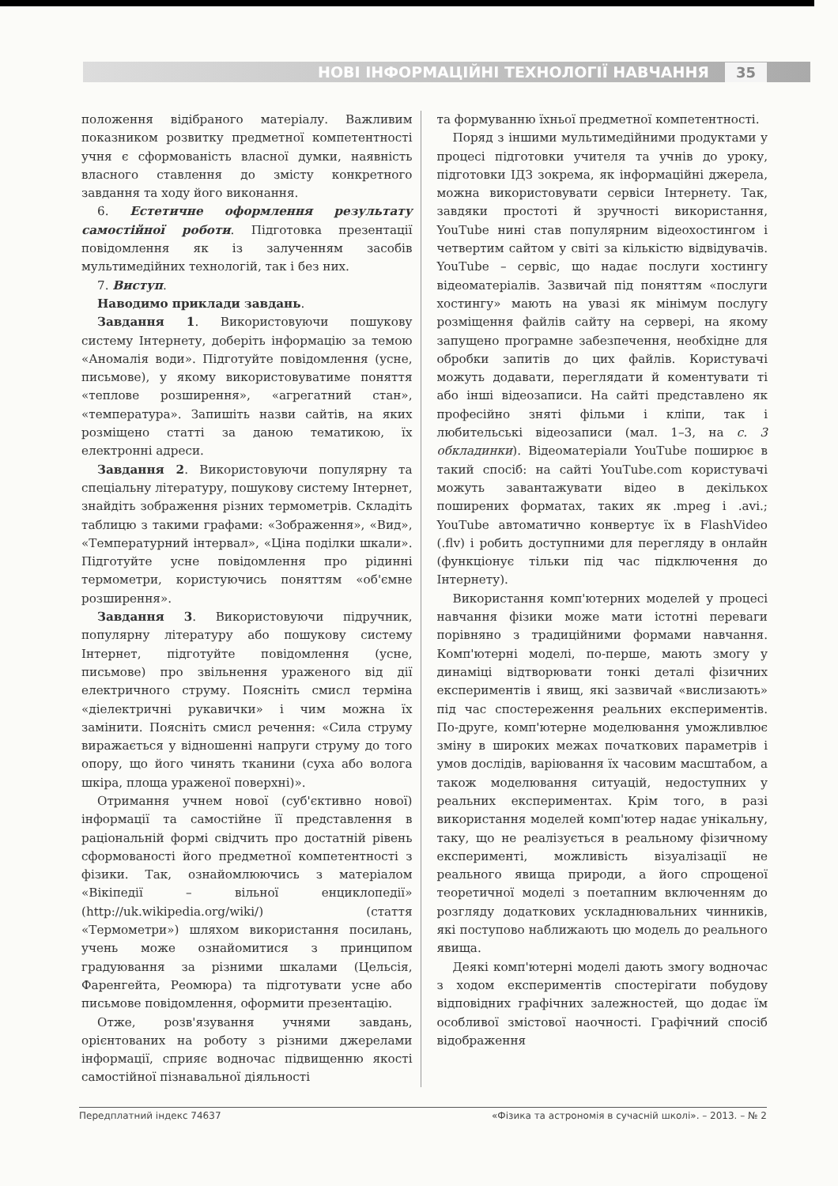НОВІ ІНФОРМАЦІЙНІ ТЕХНОЛОГІЇ НАВЧАННЯ 35
положення відібраного матеріалу. Важливим показником розвитку предметної компетентності учня є сформованість власної думки, наявність власного ставлення до змісту конкретного завдання та ходу його виконання.
6. Естетичне оформлення результату самостійної роботи. Підготовка презентації повідомлення як із залученням засобів мультимедійних технологій, так і без них.
7. Виступ.
Наводимо приклади завдань.
Завдання 1. Використовуючи пошукову систему Інтернету, доберіть інформацію за темою «Аномалія води». Підготуйте повідомлення (усне, письмове), у якому використовуватиме поняття «теплове розширення», «агрегатний стан», «температура». Запишіть назви сайтів, на яких розміщено статті за даною тематикою, їх електронні адреси.
Завдання 2. Використовуючи популярну та спеціальну літературу, пошукову систему Інтернет, знайдіть зображення різних термометрів. Складіть таблицю з такими графами: «Зображення», «Вид», «Температурний інтервал», «Ціна поділки шкали». Підготуйте усне повідомлення про рідинні термометри, користуючись поняттям «об'ємне розширення».
Завдання 3. Використовуючи підручник, популярну літературу або пошукову систему Інтернет, підготуйте повідомлення (усне, письмове) про звільнення ураженого від дії електричного струму. Поясніть смисл терміна «діелектричні рукавички» і чим можна їх замінити. Поясніть смисл речення: «Сила струму виражається у відношенні напруги струму до того опору, що його чинять тканини (суха або волога шкіра, площа ураженої поверхні)».
Отримання учнем нової (суб'єктивно нової) інформації та самостійне її представлення в раціональній формі свідчить про достатній рівень сформованості його предметної компетентності з фізики. Так, ознайомлюючись з матеріалом «Вікіпедії – вільної енциклопедії» (http://uk.wikipedia.org/wiki/) (стаття «Термометри») шляхом використання посилань, учень може ознайомитися з принципом градуювання за різними шкалами (Цельсія, Фаренгейта, Реомюра) та підготувати усне або письмове повідомлення, оформити презентацію.
Отже, розв'язування учнями завдань, орієнтованих на роботу з різними джерелами інформації, сприяє водночас підвищенню якості самостійної пізнавальної діяльності
та формуванню їхньої предметної компетентності.
Поряд з іншими мультимедійними продуктами у процесі підготовки учителя та учнів до уроку, підготовки ІДЗ зокрема, як інформаційні джерела, можна використовувати сервіси Інтернету. Так, завдяки простоті й зручності використання, YouTube нині став популярним відеохостингом і четвертим сайтом у світі за кількістю відвідувачів. YouTube – сервіс, що надає послуги хостингу відеоматеріалів. Зазвичай під поняттям «послуги хостингу» мають на увазі як мінімум послугу розміщення файлів сайту на сервері, на якому запущено програмне забезпечення, необхідне для обробки запитів до цих файлів. Користувачі можуть додавати, переглядати й коментувати ті або інші відеозаписи. На сайті представлено як професійно зняті фільми і кліпи, так і любительські відеозаписи (мал. 1–3, на с. 3 обкладинки). Відеоматеріали YouTube поширює в такий спосіб: на сайті YouTube.com користувачі можуть завантажувати відео в декількох поширених форматах, таких як .mpeg і .avi.; YouTube автоматично конвертує їх в FlashVideo (.flv) і робить доступними для перегляду в онлайн (функціонує тільки під час підключення до Інтернету).
Використання комп'ютерних моделей у процесі навчання фізики може мати істотні переваги порівняно з традиційними формами навчання. Комп'ютерні моделі, по-перше, мають змогу у динаміці відтворювати тонкі деталі фізичних експериментів і явищ, які зазвичай «вислизають» під час спостереження реальних експериментів. По-друге, комп'ютерне моделювання уможливлює зміну в широких межах початкових параметрів і умов дослідів, варіювання їх часовим масштабом, а також моделювання ситуацій, недоступних у реальних експериментах. Крім того, в разі використання моделей комп'ютер надає унікальну, таку, що не реалізується в реальному фізичному експерименті, можливість візуалізації не реального явища природи, а його спрощеної теоретичної моделі з поетапним включенням до розгляду додаткових ускладнювальних чинників, які поступово наближають цю модель до реального явища.
Деякі комп'ютерні моделі дають змогу водночас з ходом експериментів спостерігати побудову відповідних графічних залежностей, що додає їм особливої змістової наочності. Графічний спосіб відображення
Передплатний індекс 74637 «Фізика та астрономія в сучасній школі». – 2013. – № 2